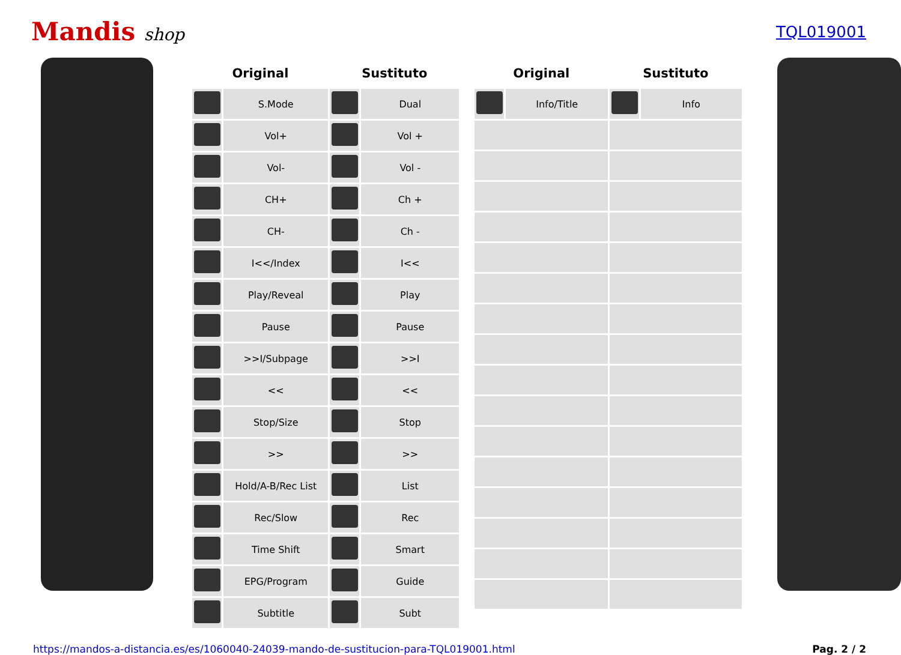Mandis shop TQL019001
| Original | | Sustituto | |
| --- | --- | --- | --- |
| | S.Mode | | Dual |
| | Vol+ | | Vol + |
| | Vol- | | Vol - |
| | CH+ | | Ch + |
| | CH- | | Ch - |
| | I<</Index | | I<< |
| | Play/Reveal | | Play |
| | Pause | | Pause |
| | >>I/Subpage | | >>I |
| | << | | << |
| | Stop/Size | | Stop |
| | >> | | >> |
| | Hold/A-B/Rec List | | List |
| | Rec/Slow | | Rec |
| | Time Shift | | Smart |
| | EPG/Program | | Guide |
| | Subtitle | | Subt |
| Original | | Sustituto | |
| --- | --- | --- | --- |
| | Info/Title | | Info |
https://mandos-a-distancia.es/es/1060040-24039-mando-de-sustitucion-para-TQL019001.html Pag. 2 / 2